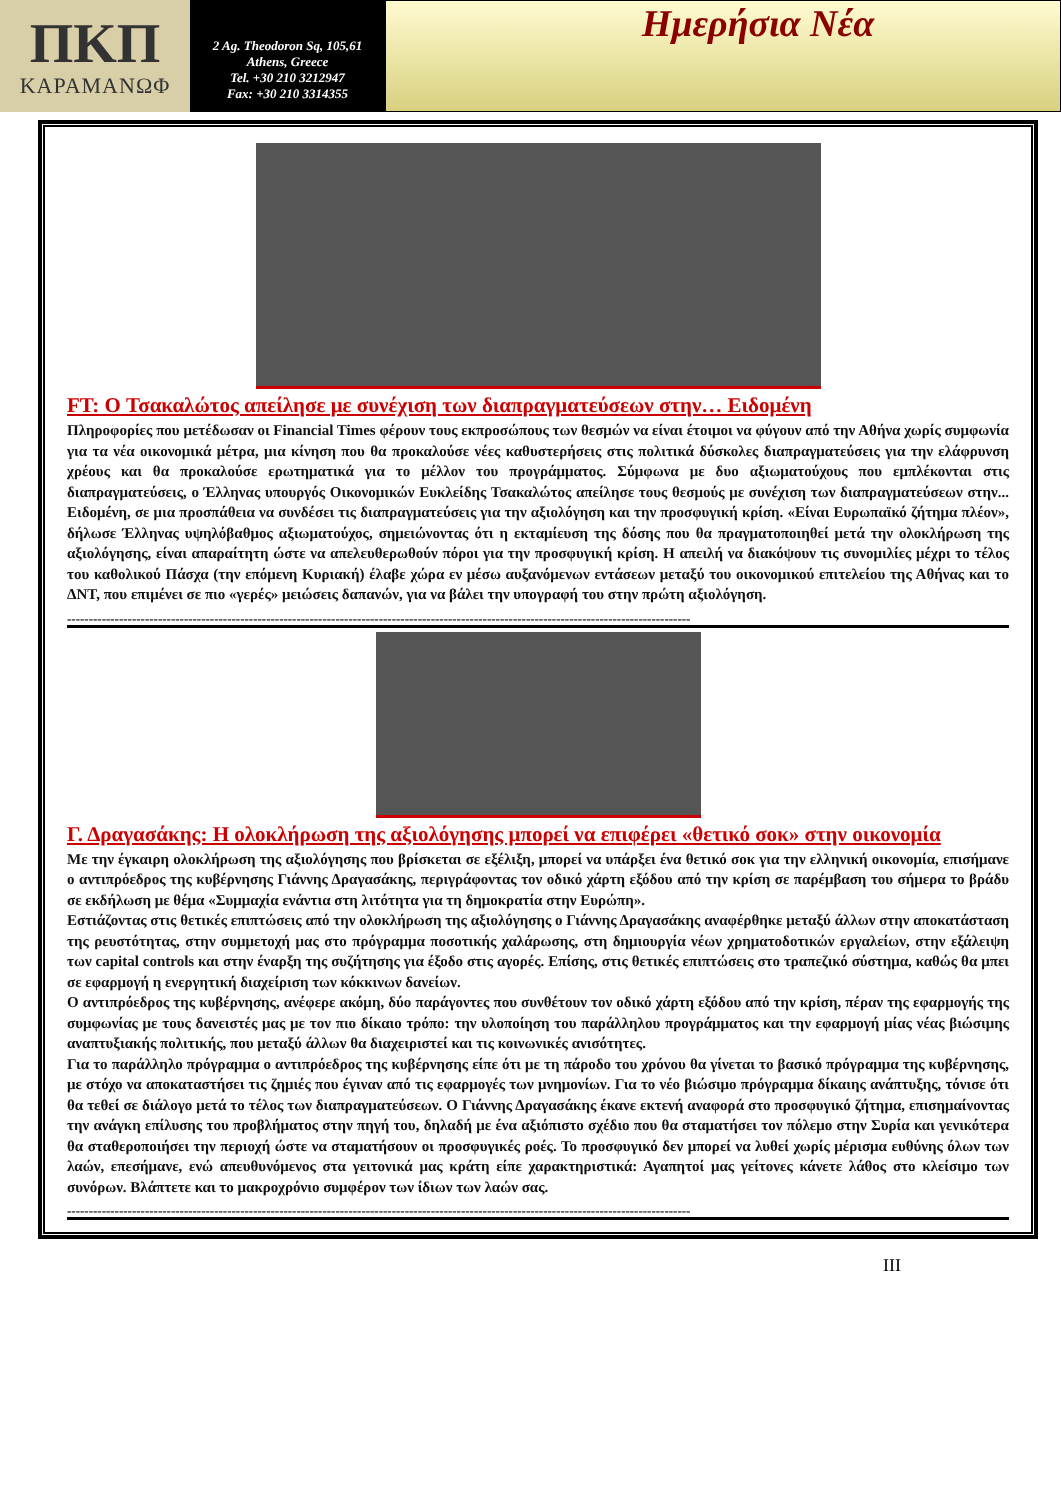ΠKΠ
ΚΑΡΑΜΑΝΩΦ
2 Ag. Theodoron Sq, 105,61
Athens, Greece
Tel. +30 210 3212947
Fax: +30 210 3314355
Ημερήσια Νέα
FT: O Τσακαλώτος απείλησε με συνέχιση των διαπραγματεύσεων στην… Ειδομένη
Πληροφορίες που μετέδωσαν οι Financial Times φέρουν τους εκπροσώπους των θεσμών να είναι έτοιμοι να φύγουν από την Αθήνα χωρίς συμφωνία για τα νέα οικονομικά μέτρα, μια κίνηση που θα προκαλούσε νέες καθυστερήσεις στις πολιτικά δύσκολες διαπραγματεύσεις για την ελάφρυνση χρέους και θα προκαλούσε ερωτηματικά για το μέλλον του προγράμματος. Σύμφωνα με δυο αξιωματούχους που εμπλέκονται στις διαπραγματεύσεις, ο Έλληνας υπουργός Οικονομικών Ευκλείδης Τσακαλώτος απείλησε τους θεσμούς με συνέχιση των διαπραγματεύσεων στην... Ειδομένη, σε μια προσπάθεια να συνδέσει τις διαπραγματεύσεις για την αξιολόγηση και την προσφυγική κρίση. «Είναι Ευρωπαϊκό ζήτημα πλέον», δήλωσε Έλληνας υψηλόβαθμος αξιωματούχος, σημειώνοντας ότι η εκταμίευση της δόσης που θα πραγματοποιηθεί μετά την ολοκλήρωση της αξιολόγησης, είναι απαραίτητη ώστε να απελευθερωθούν πόροι για την προσφυγική κρίση. Η απειλή να διακόψουν τις συνομιλίες μέχρι το τέλος του καθολικού Πάσχα (την επόμενη Κυριακή) έλαβε χώρα εν μέσω αυξανόμενων εντάσεων μεταξύ του οικονομικού επιτελείου της Αθήνας και το ΔΝΤ, που επιμένει σε πιο «γερές» μειώσεις δαπανών, για να βάλει την υπογραφή του στην πρώτη αξιολόγηση.
------------------------------------------------------------------------------------------------------------------------------------------------
Γ. Δραγασάκης: Η ολοκλήρωση της αξιολόγησης μπορεί να επιφέρει «θετικό σοκ» στην οικονομία
Με την έγκαιρη ολοκλήρωση της αξιολόγησης που βρίσκεται σε εξέλιξη, μπορεί να υπάρξει ένα θετικό σοκ για την ελληνική οικονομία, επισήμανε ο αντιπρόεδρος της κυβέρνησης Γιάννης Δραγασάκης, περιγράφοντας τον οδικό χάρτη εξόδου από την κρίση σε παρέμβαση του σήμερα το βράδυ σε εκδήλωση με θέμα «Συμμαχία ενάντια στη λιτότητα για τη δημοκρατία στην Ευρώπη».
Εστιάζοντας στις θετικές επιπτώσεις από την ολοκλήρωση της αξιολόγησης ο Γιάννης Δραγασάκης αναφέρθηκε μεταξύ άλλων στην αποκατάσταση της ρευστότητας, στην συμμετοχή μας στο πρόγραμμα ποσοτικής χαλάρωσης, στη δημιουργία νέων χρηματοδοτικών εργαλείων, στην εξάλειψη των capital controls και στην έναρξη της συζήτησης για έξοδο στις αγορές. Επίσης, στις θετικές επιπτώσεις στο τραπεζικό σύστημα, καθώς θα μπει σε εφαρμογή η ενεργητική διαχείριση των κόκκινων δανείων.
Ο αντιπρόεδρος της κυβέρνησης, ανέφερε ακόμη, δύο παράγοντες που συνθέτουν τον οδικό χάρτη εξόδου από την κρίση, πέραν της εφαρμογής της συμφωνίας με τους δανειστές μας με τον πιο δίκαιο τρόπο: την υλοποίηση του παράλληλου προγράμματος και την εφαρμογή μίας νέας βιώσιμης αναπτυξιακής πολιτικής, που μεταξύ άλλων θα διαχειριστεί και τις κοινωνικές ανισότητες.
Για το παράλληλο πρόγραμμα ο αντιπρόεδρος της κυβέρνησης είπε ότι με τη πάροδο του χρόνου θα γίνεται το βασικό πρόγραμμα της κυβέρνησης, με στόχο να αποκαταστήσει τις ζημιές που έγιναν από τις εφαρμογές των μνημονίων. Για το νέο βιώσιμο πρόγραμμα δίκαιης ανάπτυξης, τόνισε ότι θα τεθεί σε διάλογο μετά το τέλος των διαπραγματεύσεων. Ο Γιάννης Δραγασάκης έκανε εκτενή αναφορά στο προσφυγικό ζήτημα, επισημαίνοντας την ανάγκη επίλυσης του προβλήματος στην πηγή του, δηλαδή με ένα αξιόπιστο σχέδιο που θα σταματήσει τον πόλεμο στην Συρία και γενικότερα θα σταθεροποιήσει την περιοχή ώστε να σταματήσουν οι προσφυγικές ροές. Το προσφυγικό δεν μπορεί να λυθεί χωρίς μέρισμα ευθύνης όλων των λαών, επεσήμανε, ενώ απευθυνόμενος στα γειτονικά μας κράτη είπε χαρακτηριστικά: Αγαπητοί μας γείτονες κάνετε λάθος στο κλείσιμο των συνόρων. Βλάπτετε και το μακροχρόνιο συμφέρον των ίδιων των λαών σας.
------------------------------------------------------------------------------------------------------------------------------------------------
III